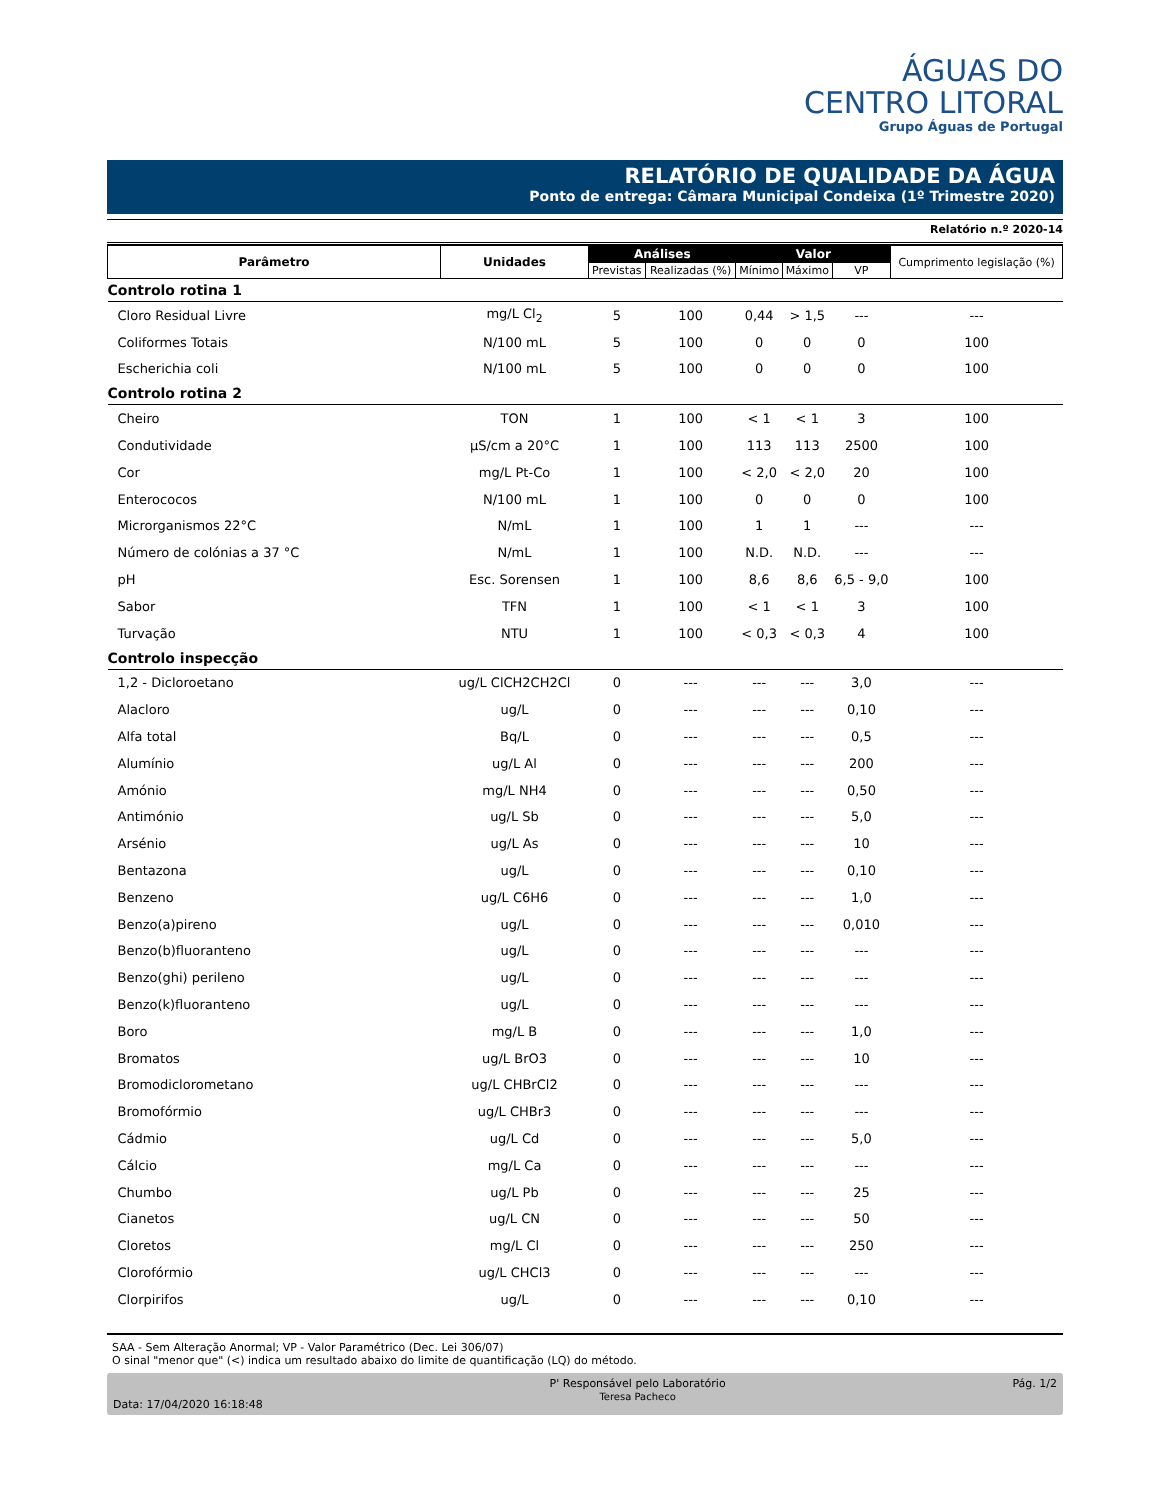ÁGUAS DO
CENTRO LITORAL
Grupo Águas de Portugal
RELATÓRIO DE QUALIDADE DA ÁGUA
Ponto de entrega: Câmara Municipal Condeixa (1º Trimestre 2020)
Relatório n.º 2020-14
| Parâmetro | Unidades | Análises | | Valor | | | Cumprimento legislação (%) |
| --- | --- | --- | --- | --- | --- | --- | --- |
| | | Previstas | Realizadas (%) | Mínimo | Máximo | VP | |
| Controlo rotina 1 | | | | | | | |
| Cloro Residual Livre | mg/L Cl<sub>2</sub> | 5 | 100 | 0,44 | > 1,5 | --- | --- |
| Coliformes Totais | N/100 mL | 5 | 100 | 0 | 0 | 0 | 100 |
| Escherichia coli | N/100 mL | 5 | 100 | 0 | 0 | 0 | 100 |
| Controlo rotina 2 | | | | | | | |
| Cheiro | TON | 1 | 100 | < 1 | < 1 | 3 | 100 |
| Condutividade | µS/cm a 20°C | 1 | 100 | 113 | 113 | 2500 | 100 |
| Cor | mg/L Pt-Co | 1 | 100 | < 2,0 | < 2,0 | 20 | 100 |
| Enterococos | N/100 mL | 1 | 100 | 0 | 0 | 0 | 100 |
| Microrganismos 22°C | N/mL | 1 | 100 | 1 | 1 | --- | --- |
| Número de colónias a 37 °C | N/mL | 1 | 100 | N.D. | N.D. | --- | --- |
| pH | Esc. Sorensen | 1 | 100 | 8,6 | 8,6 | 6,5 - 9,0 | 100 |
| Sabor | TFN | 1 | 100 | < 1 | < 1 | 3 | 100 |
| Turvação | NTU | 1 | 100 | < 0,3 | < 0,3 | 4 | 100 |
| Controlo inspecção | | | | | | | |
| 1,2 - Dicloroetano | ug/L ClCH2CH2Cl | 0 | --- | --- | --- | 3,0 | --- |
| Alacloro | ug/L | 0 | --- | --- | --- | 0,10 | --- |
| Alfa total | Bq/L | 0 | --- | --- | --- | 0,5 | --- |
| Alumínio | ug/L Al | 0 | --- | --- | --- | 200 | --- |
| Amónio | mg/L NH4 | 0 | --- | --- | --- | 0,50 | --- |
| Antimónio | ug/L Sb | 0 | --- | --- | --- | 5,0 | --- |
| Arsénio | ug/L As | 0 | --- | --- | --- | 10 | --- |
| Bentazona | ug/L | 0 | --- | --- | --- | 0,10 | --- |
| Benzeno | ug/L C6H6 | 0 | --- | --- | --- | 1,0 | --- |
| Benzo(a)pireno | ug/L | 0 | --- | --- | --- | 0,010 | --- |
| Benzo(b)fluoranteno | ug/L | 0 | --- | --- | --- | --- | --- |
| Benzo(ghi) perileno | ug/L | 0 | --- | --- | --- | --- | --- |
| Benzo(k)fluoranteno | ug/L | 0 | --- | --- | --- | --- | --- |
| Boro | mg/L B | 0 | --- | --- | --- | 1,0 | --- |
| Bromatos | ug/L BrO3 | 0 | --- | --- | --- | 10 | --- |
| Bromodiclorometano | ug/L CHBrCl2 | 0 | --- | --- | --- | --- | --- |
| Bromofórmio | ug/L CHBr3 | 0 | --- | --- | --- | --- | --- |
| Cádmio | ug/L Cd | 0 | --- | --- | --- | 5,0 | --- |
| Cálcio | mg/L Ca | 0 | --- | --- | --- | --- | --- |
| Chumbo | ug/L Pb | 0 | --- | --- | --- | 25 | --- |
| Cianetos | ug/L CN | 0 | --- | --- | --- | 50 | --- |
| Cloretos | mg/L Cl | 0 | --- | --- | --- | 250 | --- |
| Clorofórmio | ug/L CHCl3 | 0 | --- | --- | --- | --- | --- |
| Clorpirifos | ug/L | 0 | --- | --- | --- | 0,10 | --- |
SAA - Sem Alteração Anormal; VP - Valor Paramétrico (Dec. Lei 306/07)
O sinal "menor que" (<) indica um resultado abaixo do limite de quantificação (LQ) do método.
Data: 17/04/2020 16:18:48 P' Responsável pelo Laboratório
Teresa Pacheco
Pág. 1/2